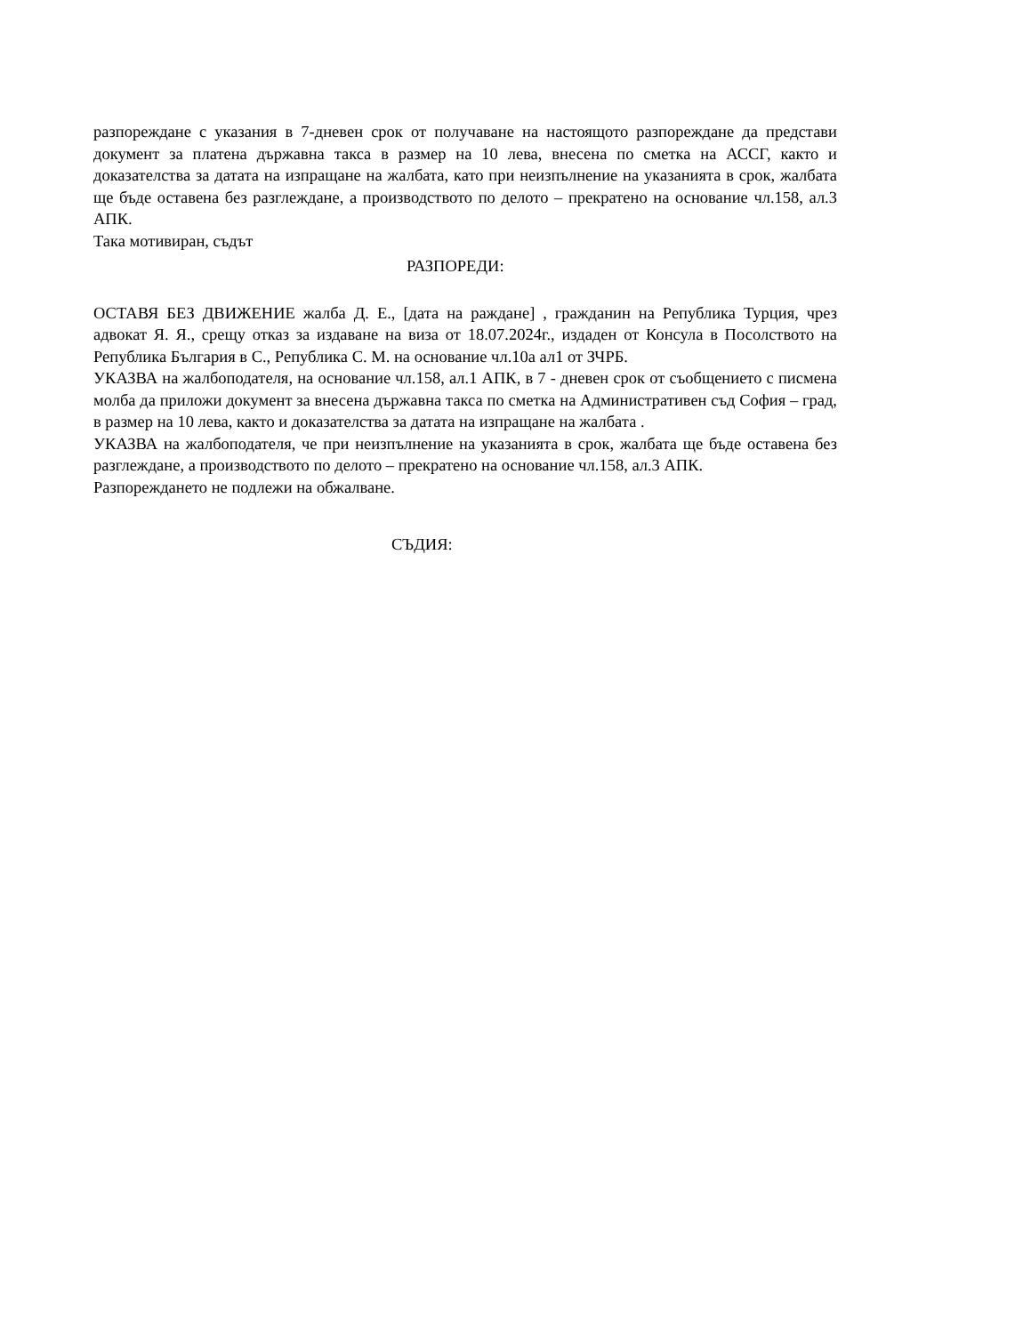разпореждане с указания в 7-дневен срок от получаване на настоящото разпореждане да представи документ за платена държавна такса в размер на 10 лева, внесена по сметка на АССГ, както и доказателства за датата на изпращане на жалбата, като при неизпълнение на указанията в срок, жалбата ще бъде оставена без разглеждане, а производството по делото – прекратено на основание чл.158, ал.3 АПК.
Така мотивиран, съдът
РАЗПОРЕДИ:
ОСТАВЯ БЕЗ ДВИЖЕНИЕ жалба Д. Е., [дата на раждане] , гражданин на Република Турция, чрез адвокат Я. Я., срещу отказ за издаване на виза от 18.07.2024г., издаден от Консула в Посолството на Република България в С., Република С. М. на основание чл.10а ал1 от ЗЧРБ.
УКАЗВА на жалбоподателя, на основание чл.158, ал.1 АПК, в 7 - дневен срок от съобщението с писмена молба да приложи документ за внесена държавна такса по сметка на Административен съд София – град, в размер на 10 лева, както и доказателства за датата на изпращане на жалбата .
УКАЗВА на жалбоподателя, че при неизпълнение на указанията в срок, жалбата ще бъде оставена без разглеждане, а производството по делото – прекратено на основание чл.158, ал.3 АПК.
Разпореждането не подлежи на обжалване.
СЪДИЯ: